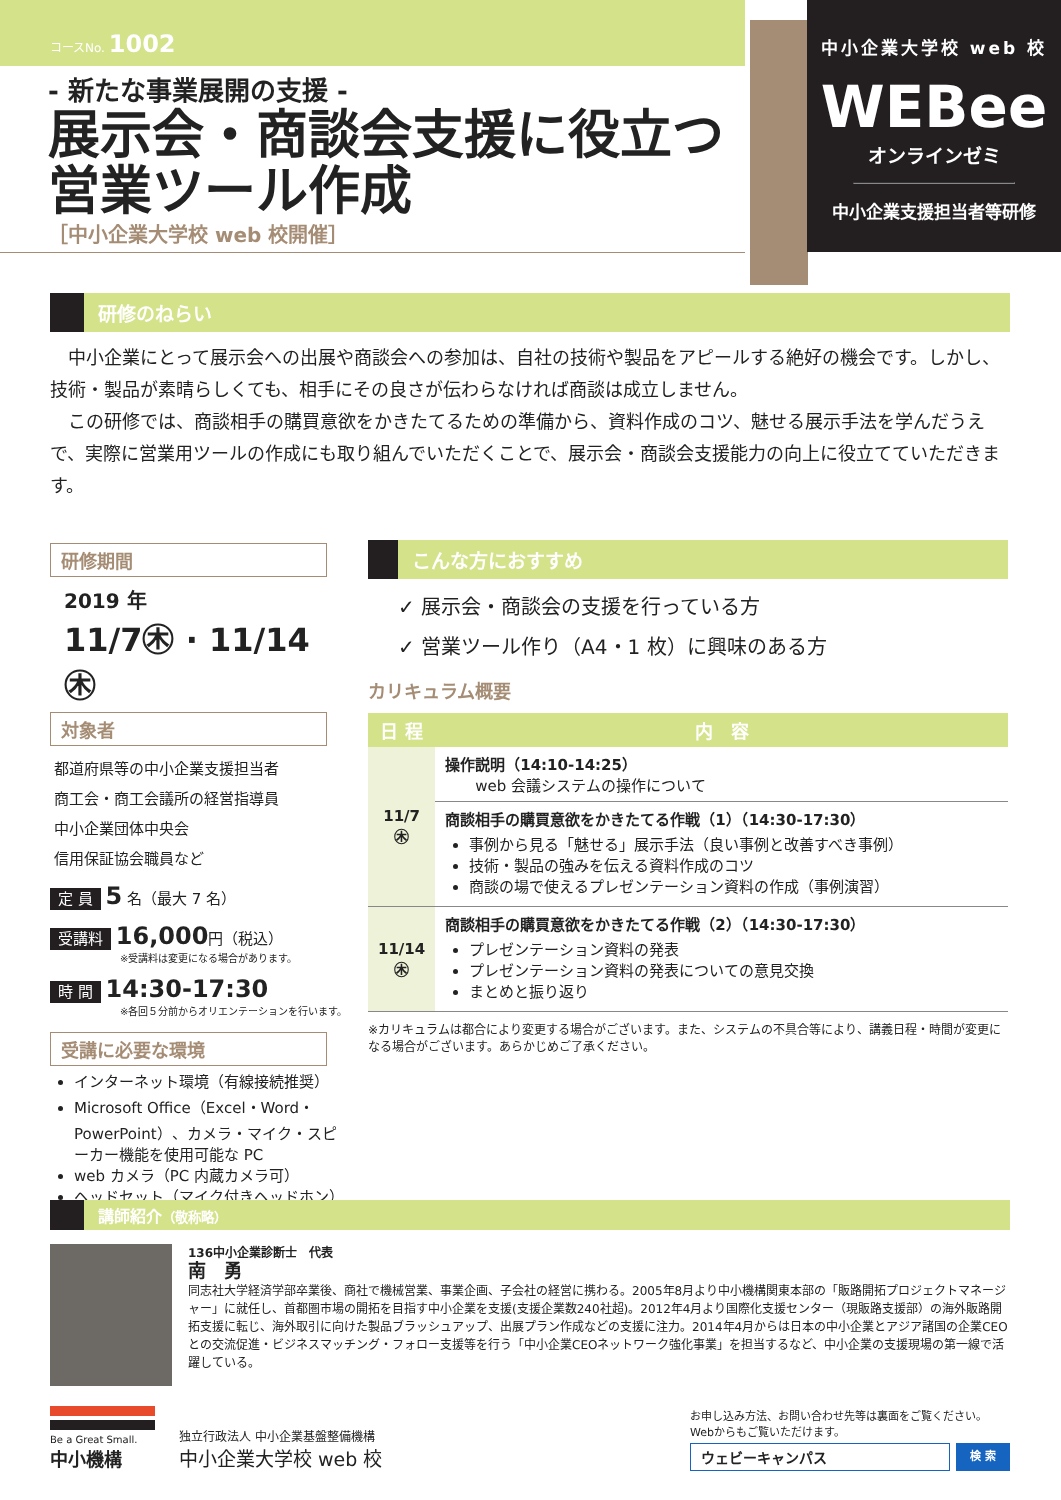コースNo. 1002
中小企業大学校 web 校
WEBee
オンラインゼミ
中小企業支援担当者等研修
- 新たな事業展開の支援 -
展示会・商談会支援に役立つ
営業ツール作成
［中小企業大学校 web 校開催］
研修のねらい
　中小企業にとって展示会への出展や商談会への参加は、自社の技術や製品をアピールする絶好の機会です。しかし、技術・製品が素晴らしくても、相手にその良さが伝わらなければ商談は成立しません。
　この研修では、商談相手の購買意欲をかきたてるための準備から、資料作成のコツ、魅せる展示手法を学んだうえで、実際に営業用ツールの作成にも取り組んでいただくことで、展示会・商談会支援能力の向上に役立てていただきます。
研修期間
2019 年
11/7㊍ · 11/14㊍
対象者
都道府県等の中小企業支援担当者
商工会・商工会議所の経営指導員
中小企業団体中央会
信用保証協会職員など
定 員 5 名（最大 7 名）
受講料 16,000円（税込）
※受講料は変更になる場合があります。
時 間 14:30-17:30
※各回５分前からオリエンテーションを行います。
受講に必要な環境
インターネット環境（有線接続推奨）
Microsoft Office（Excel・Word・PowerPoint）、カメラ・マイク・スピーカー機能を使用可能な PC
web カメラ（PC 内蔵カメラ可）
ヘッドセット（マイク付きヘッドホン）
こんな方におすすめ
✓ 展示会・商談会の支援を行っている方
✓ 営業ツール作り（A4・1 枚）に興味のある方
カリキュラム概要
| 日 程 | 内 容 |
| --- | --- |
| 11/7 ㊍ | 操作説明（14:10-14:25） web 会議システムの操作について |
| | 商談相手の購買意欲をかきたてる作戦（1）（14:30-17:30） 事例から見る「魅せる」展示手法（良い事例と改善すべき事例） 技術・製品の強みを伝える資料作成のコツ 商談の場で使えるプレゼンテーション資料の作成（事例演習） |
| 11/14 ㊍ | 商談相手の購買意欲をかきたてる作戦（2）（14:30-17:30） プレゼンテーション資料の発表 プレゼンテーション資料の発表についての意見交換 まとめと振り返り |
※カリキュラムは都合により変更する場合がございます。また、システムの不具合等により、講義日程・時間が変更になる場合がございます。あらかじめご了承ください。
講師紹介（敬称略）
136中小企業診断士　代表
南　勇
同志社大学経済学部卒業後、商社で機械営業、事業企画、子会社の経営に携わる。2005年8月より中小機構関東本部の「販路開拓プロジェクトマネージャー」に就任し、首都圏市場の開拓を目指す中小企業を支援(支援企業数240社超)。2012年4月より国際化支援センター（現販路支援部）の海外販路開拓支援に転じ、海外取引に向けた製品ブラッシュアップ、出展プラン作成などの支援に注力。2014年4月からは日本の中小企業とアジア諸国の企業CEOとの交流促進・ビジネスマッチング・フォロー支援等を行う「中小企業CEOネットワーク強化事業」を担当するなど、中小企業の支援現場の第一線で活躍している。
Be a Great Small.
中小機構
独立行政法人 中小企業基盤整備機構
中小企業大学校 web 校
お申し込み方法、お問い合わせ先等は裏面をご覧ください。
Webからもご覧いただけます。
ウェビーキャンパス 検 索